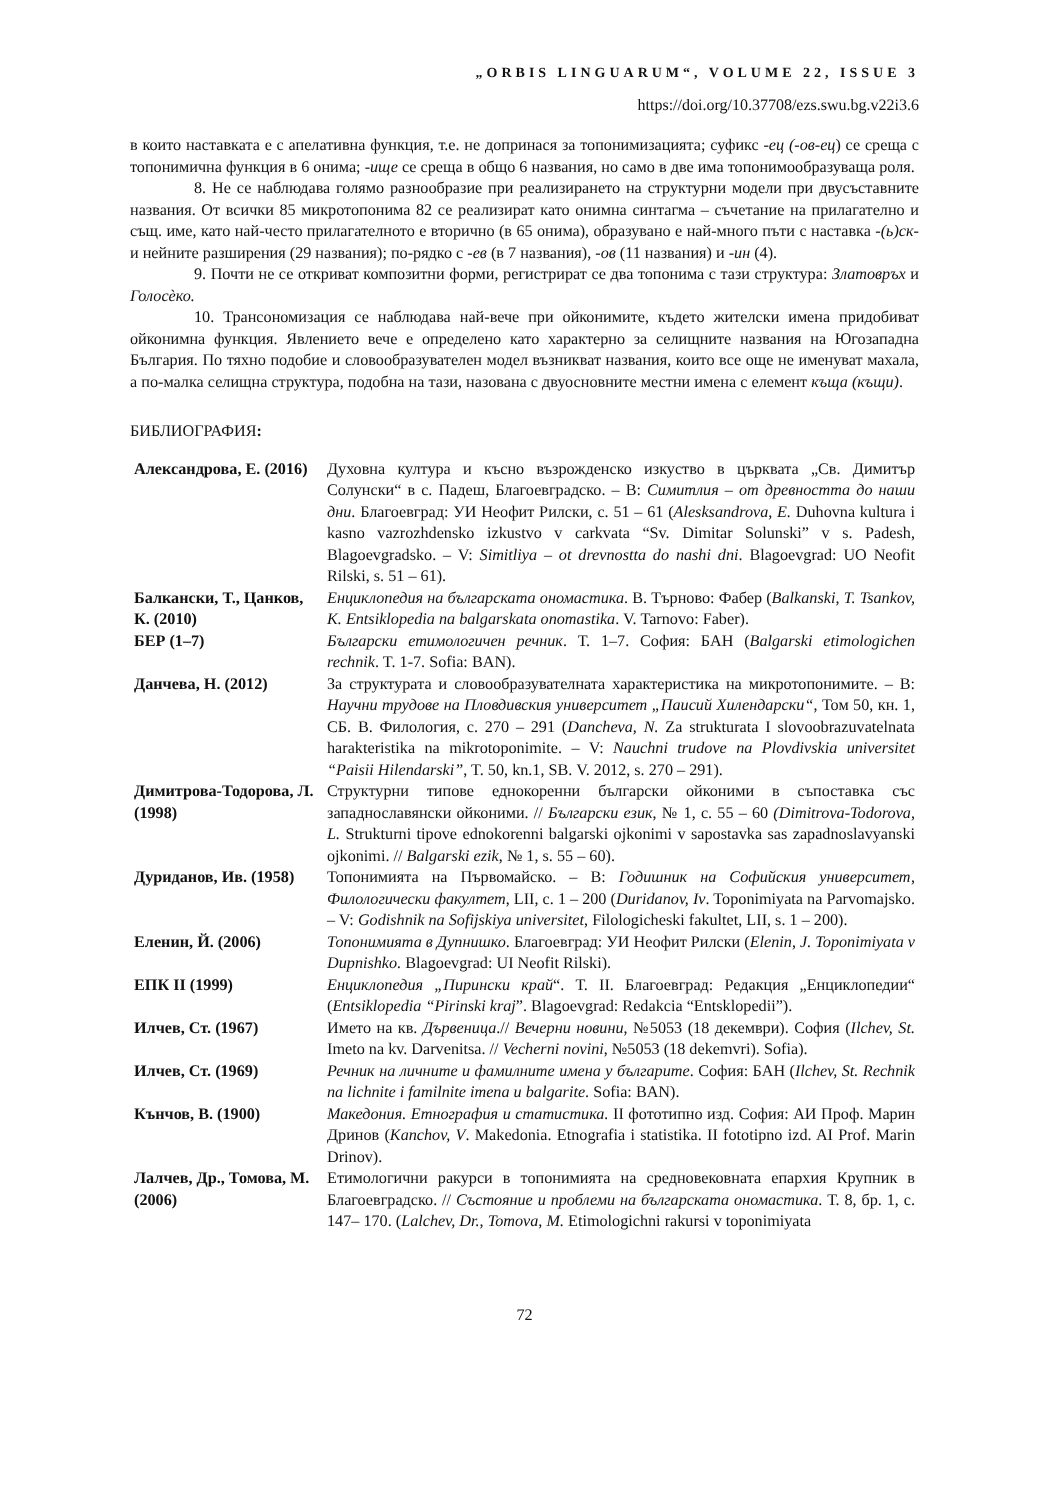„ORBIS LINGUARUM“, VOLUME 22, ISSUE 3
https://doi.org/10.37708/ezs.swu.bg.v22i3.6
в които наставката е с апелативна функция, т.е. не допринася за топонимизацията; суфикс -ец (-ов-ец) се среща с топонимична функция в 6 онима; -ище се среща в общо 6 названия, но само в две има топонимообразуваща роля.
8. Не се наблюдава голямо разнообразие при реализирането на структурни модели при двусъставните названия. От всички 85 микротопонима 82 се реализират като онимна синтагма – съчетание на прилагателно и същ. име, като най-често прилагателното е вторично (в 65 онима), образувано е най-много пъти с наставка -(ь)ск- и нейните разширения (29 названия); по-рядко с -ев (в 7 названия), -ов (11 названия) и -ин (4).
9. Почти не се откриват композитни форми, регистрират се два топонима с тази структура: Златовръх и Голосѐко.
10. Трансономизация се наблюдава най-вече при ойконимите, където жителски имена придобиват ойконимна функция. Явлението вече е определено като характерно за селищните названия на Югозападна България. По тяхно подобие и словообразувателен модел възникват названия, които все още не именуват махала, а по-малка селищна структура, подобна на тази, назована с двуосновните местни имена с елемент къща (къщи).
БИБЛИОГРАФИЯ:
| Александрова, Е. (2016) | Духовна култура и късно възрожденско изкуство в църквата „Св. Димитър Солунски“ в с. Падеш, Благоевградско. – В: Симитлия – от древността до наши дни . Благоевград: УИ Неофит Рилски, с. 51 – 61 ( Alesksandrova, E. Duhovna kultura i kasno vazrozhdensko izkustvo v carkvata “Sv. Dimitar Solunski” v s. Padesh, Blagoevgradsko. – V: Simitliya – ot drevnostta do nashi dni . Blagoevgrad: UO Neofit Rilski, s. 51 – 61). |
| Балкански, Т., Цанков, К. (2010) | Енциклопедия на българската ономастика . В. Търново: Фабер ( Balkanski, T. Tsankov, K. Entsiklopedia na balgarskata onomastika . V. Tarnovo: Faber). |
| БЕР (1–7) | Български етимологичен речник . Т. 1–7. София: БАН ( Balgarski etimologichen rechnik . T. 1-7. Sofia: BAN). |
| Данчева, Н. (2012) | За структурата и словообразувателната характеристика на микротопонимите. – В: Научни трудове на Пловдивския университет „Паисий Хилендарски“ , Том 50, кн. 1, СБ. В. Филология, с. 270 – 291 ( Dancheva, N. Za strukturata I slovoobrazuvatelnata harakteristika na mikrotoponimite. – V: Nauchni trudove na Plovdivskia universitet “Paisii Hilendarski” , T. 50, kn.1, SB. V. 2012, s. 270 – 291). |
| Димитрова-Тодорова, Л. (1998) | Структурни типове еднокоренни български ойконими в съпоставка със западнославянски ойконими. // Български език , № 1, с. 55 – 60 (Dimitrova-Todorova, L. Strukturni tipove ednokorenni balgarski ojkonimi v sapostavka sas zapadnoslavyanski ojkonimi. // Balgarski ezik , № 1, s. 55 – 60). |
| Дуриданов, Ив. (1958) | Топонимията на Първомайско. – В: Годишник на Софийския университет, Филологически факултет , LII, с. 1 – 200 ( Duridanov, Iv . Toponimiyata na Parvomajsko. – V: Godishnik na Sofijskiya universitet , Filologicheski fakultet, LII, s. 1 – 200). |
| Еленин, Й. (2006) | Топонимията в Дупнишко . Благоевград: УИ Неофит Рилски ( Elenin, J. Toponimiyata v Dupnishko. Blagoevgrad: UI Neofit Rilski). |
| ЕПК II (1999) | Енциклопедия „Пирински край “. Т. II. Благоевград: Редакция „Енциклопедии“ ( Entsiklopedia “Pirinski kraj ”. Blagoevgrad: Redakcia “Entsklopedii”). |
| Илчев, Ст. (1967) | Името на кв. Дървеница .// Вечерни новини , №5053 (18 декември). София ( Ilchev, St. Imeto na kv. Darvenitsa. // Vecherni novini , №5053 (18 dekemvri). Sofia). |
| Илчев, Ст. (1969) | Речник на личните и фамилните имена у българите . София: БАН ( Ilchev, St. Rechnik na lichnite i familnite imena u balgarite . Sofia: BAN). |
| Кънчов, В. (1900) | Македония. Етнография и статистика. II фототипно изд. София: АИ Проф. Марин Дринов ( Kanchov, V . Makedonia. Etnografia i statistika. II fototipno izd. AI Prof. Marin Drinov). |
| Лалчев, Др., Томова, М. (2006) | Етимологични ракурси в топонимията на средновековната епархия Крупник в Благоевградско. // Състояние и проблеми на българската ономастика . Т. 8, бр. 1, с. 147– 170. ( Lalchev, Dr., Tomova, M. Etimologichni rakursi v toponimiyata |
72